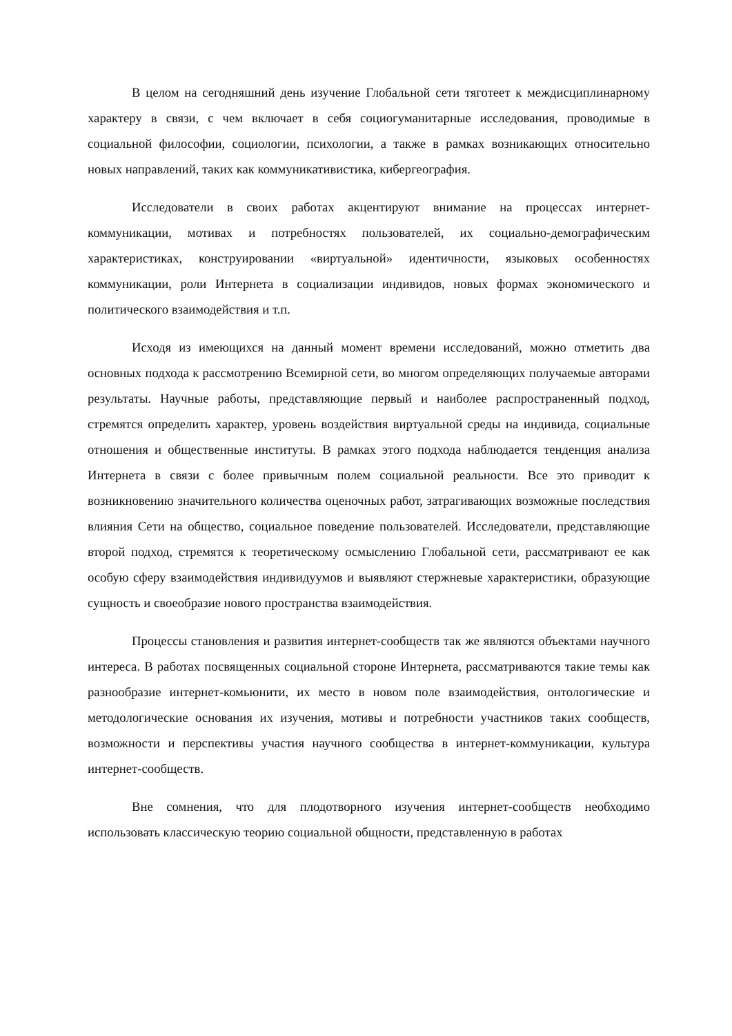В целом на сегодняшний день изучение Глобальной сети тяготеет к междисциплинарному характеру в связи, с чем включает в себя социогуманитарные исследования, проводимые в социальной философии, социологии, психологии, а также в рамках возникающих относительно новых направлений, таких как коммуникативистика, кибергеография.
Исследователи в своих работах акцентируют внимание на процессах интернет-коммуникации, мотивах и потребностях пользователей, их социально-демографическим характеристиках, конструировании «виртуальной» идентичности, языковых особенностях коммуникации, роли Интернета в социализации индивидов, новых формах экономического и политического взаимодействия и т.п.
Исходя из имеющихся на данный момент времени исследований, можно отметить два основных подхода к рассмотрению Всемирной сети, во многом определяющих получаемые авторами результаты. Научные работы, представляющие первый и наиболее распространенный подход, стремятся определить характер, уровень воздействия виртуальной среды на индивида, социальные отношения и общественные институты. В рамках этого подхода наблюдается тенденция анализа Интернета в связи с более привычным полем социальной реальности. Все это приводит к возникновению значительного количества оценочных работ, затрагивающих возможные последствия влияния Сети на общество, социальное поведение пользователей. Исследователи, представляющие второй подход, стремятся к теоретическому осмыслению Глобальной сети, рассматривают ее как особую сферу взаимодействия индивидуумов и выявляют стержневые характеристики, образующие сущность и своеобразие нового пространства взаимодействия.
Процессы становления и развития интернет-сообществ так же являются объектами научного интереса. В работах посвященных социальной стороне Интернета, рассматриваются такие темы как разнообразие интернет-комьюнити, их место в новом поле взаимодействия, онтологические и методологические основания их изучения, мотивы и потребности участников таких сообществ, возможности и перспективы участия научного сообщества в интернет-коммуникации, культура интернет-сообществ.
Вне сомнения, что для плодотворного изучения интернет-сообществ необходимо использовать классическую теорию социальной общности, представленную в работах